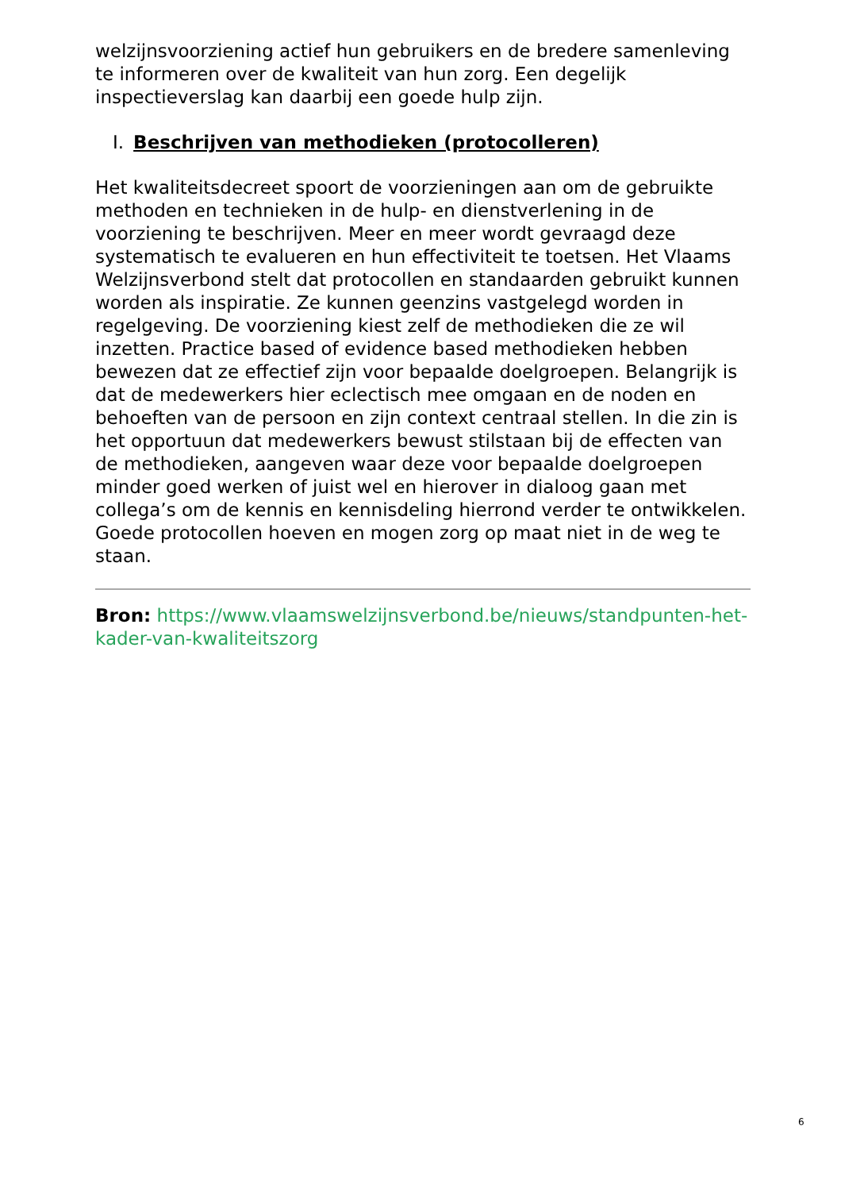welzijnsvoorziening actief hun gebruikers en de bredere samenleving te informeren over de kwaliteit van hun zorg. Een degelijk inspectieverslag kan daarbij een goede hulp zijn.
I. Beschrijven van methodieken (protocolleren)
Het kwaliteitsdecreet spoort de voorzieningen aan om de gebruikte methoden en technieken in de hulp- en dienstverlening in de voorziening te beschrijven. Meer en meer wordt gevraagd deze systematisch te evalueren en hun effectiviteit te toetsen. Het Vlaams Welzijnsverbond stelt dat protocollen en standaarden gebruikt kunnen worden als inspiratie. Ze kunnen geenzins vastgelegd worden in regelgeving. De voorziening kiest zelf de methodieken die ze wil inzetten. Practice based of evidence based methodieken hebben bewezen dat ze effectief zijn voor bepaalde doelgroepen. Belangrijk is dat de medewerkers hier eclectisch mee omgaan en de noden en behoeften van de persoon en zijn context centraal stellen. In die zin is het opportuun dat medewerkers bewust stilstaan bij de effecten van de methodieken, aangeven waar deze voor bepaalde doelgroepen minder goed werken of juist wel en hierover in dialoog gaan met collega’s om de kennis en kennisdeling hierrond verder te ontwikkelen. Goede protocollen hoeven en mogen zorg op maat niet in de weg te staan.
Bron: https://www.vlaamswelzijnsverbond.be/nieuws/standpunten-het-kader-van-kwaliteitszorg
6